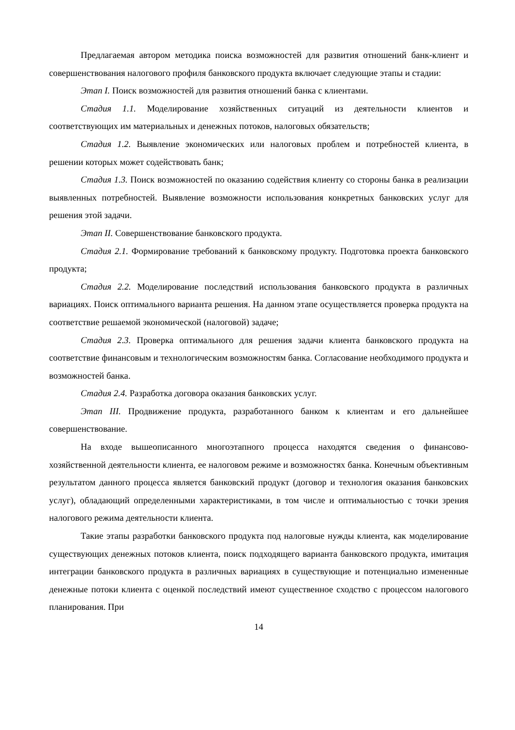Предлагаемая автором методика поиска возможностей для развития отношений банк-клиент и совершенствования налогового профиля банковского продукта включает следующие этапы и стадии:
Этап I. Поиск возможностей для развития отношений банка с клиентами.
Стадия 1.1. Моделирование хозяйственных ситуаций из деятельности клиентов и соответствующих им материальных и денежных потоков, налоговых обязательств;
Стадия 1.2. Выявление экономических или налоговых проблем и потребностей клиента, в решении которых может содействовать банк;
Стадия 1.3. Поиск возможностей по оказанию содействия клиенту со стороны банка в реализации выявленных потребностей. Выявление возможности использования конкретных банковских услуг для решения этой задачи.
Этап II. Совершенствование банковского продукта.
Стадия 2.1. Формирование требований к банковскому продукту. Подготовка проекта банковского продукта;
Стадия 2.2. Моделирование последствий использования банковского продукта в различных вариациях. Поиск оптимального варианта решения. На данном этапе осуществляется проверка продукта на соответствие решаемой экономической (налоговой) задаче;
Стадия 2.3. Проверка оптимального для решения задачи клиента банковского продукта на соответствие финансовым и технологическим возможностям банка. Согласование необходимого продукта и возможностей банка.
Стадия 2.4. Разработка договора оказания банковских услуг.
Этап III. Продвижение продукта, разработанного банком к клиентам и его дальнейшее совершенствование.
На входе вышеописанного многоэтапного процесса находятся сведения о финансово-хозяйственной деятельности клиента, ее налоговом режиме и возможностях банка. Конечным объективным результатом данного процесса является банковский продукт (договор и технология оказания банковских услуг), обладающий определенными характеристиками, в том числе и оптимальностью с точки зрения налогового режима деятельности клиента.
Такие этапы разработки банковского продукта под налоговые нужды клиента, как моделирование существующих денежных потоков клиента, поиск подходящего варианта банковского продукта, имитация интеграции банковского продукта в различных вариациях в существующие и потенциально измененные денежные потоки клиента с оценкой последствий имеют существенное сходство с процессом налогового планирования. При
14